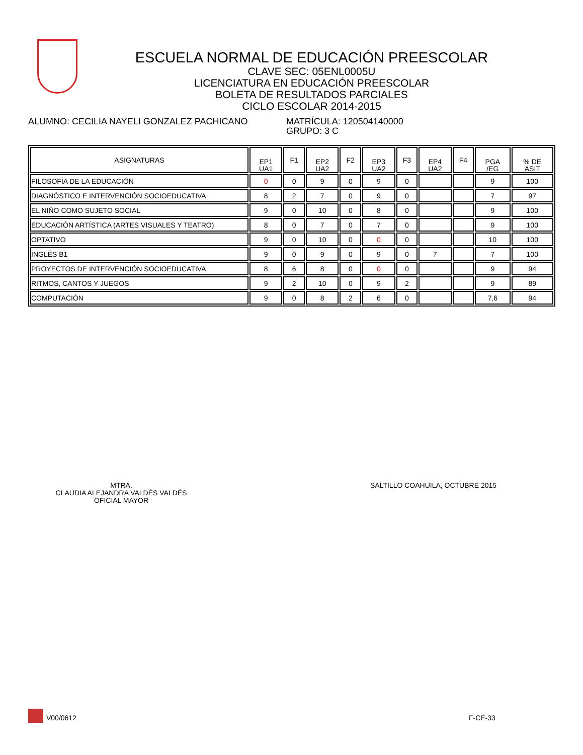ESCUELA NORMAL DE EDUCACIÓN PREESCOLAR
CLAVE SEC: 05ENL0005U
LICENCIATURA EN EDUCACIÓN PREESCOLAR
BOLETA DE RESULTADOS PARCIALES
CICLO ESCOLAR 2014-2015
ALUMNO: CECILIA NAYELI GONZALEZ PACHICANO MATRÍCULA: 120504140000
GRUPO: 3 C
| ASIGNATURAS | EP1 UA1 | F1 | EP2 UA2 | F2 | EP3 UA2 | F3 | EP4 UA2 | F4 | PGA /EG | % DE ASIT |
| --- | --- | --- | --- | --- | --- | --- | --- | --- | --- | --- |
| FILOSOFÍA DE LA EDUCACIÓN | 0 | 0 | 9 | 0 | 9 | 0 | | | 9 | 100 |
| DIAGNÓSTICO E INTERVENCIÓN SOCIOEDUCATIVA | 8 | 2 | 7 | 0 | 9 | 0 | | | 7 | 97 |
| EL NIÑO COMO SUJETO SOCIAL | 9 | 0 | 10 | 0 | 8 | 0 | | | 9 | 100 |
| EDUCACIÓN ARTÍSTICA (ARTES VISUALES Y TEATRO) | 8 | 0 | 7 | 0 | 7 | 0 | | | 9 | 100 |
| OPTATIVO | 9 | 0 | 10 | 0 | 0 | 0 | | | 10 | 100 |
| INGLÉS B1 | 9 | 0 | 9 | 0 | 9 | 0 | 7 | | 7 | 100 |
| PROYECTOS DE INTERVENCIÓN SOCIOEDUCATIVA | 8 | 6 | 8 | 0 | 0 | 0 | | | 9 | 94 |
| RITMOS, CANTOS Y JUEGOS | 9 | 2 | 10 | 0 | 9 | 2 | | | 9 | 89 |
| COMPUTACIÓN | 9 | 0 | 8 | 2 | 6 | 0 | | | 7,6 | 94 |
MTRA.
CLAUDIA ALEJANDRA VALDÉS VALDÉS
OFICIAL MAYOR
SALTILLO COAHUILA, OCTUBRE 2015
V00/0612 F-CE-33